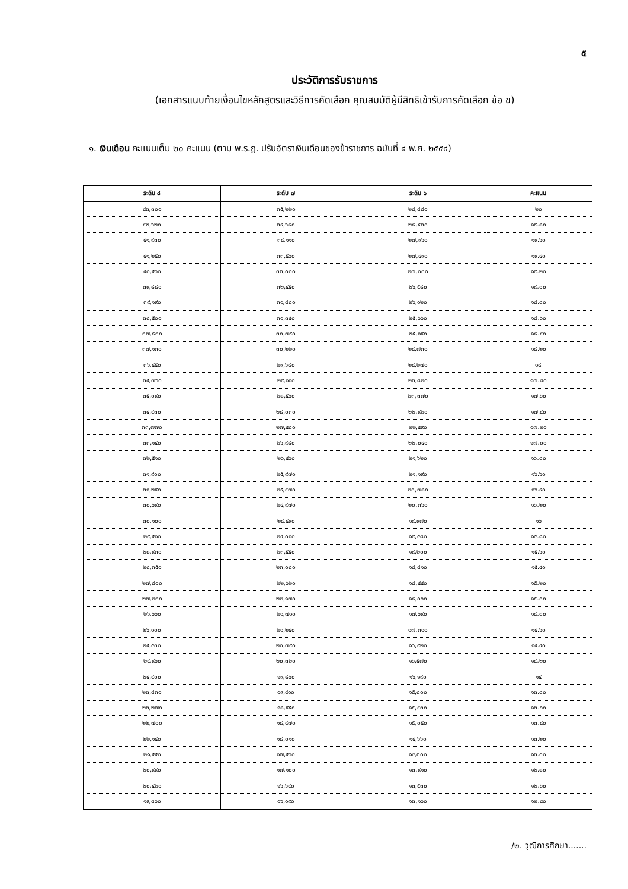๕
ประวัติการรับราชการ
(เอกสารแนบท้ายเงื่อนไขหลักสูตรและวิธีการคัดเลือก คุณสมบัติผู้มีสิทธิเข้ารับการคัดเลือก ข้อ ข)
๑. เงินเดือน คะแนนเต็ม ๒๐ คะแนน (ตาม พ.ร.ฎ. ปรับอัตราเงินเดือนของข้าราชการ ฉบับที่ ๔ พ.ศ. ๒๕๕๔)
| ระดับ ๘ | ระดับ ๗ | ระดับ ๖ | คะแนน |
| --- | --- | --- | --- |
| ๔๓,๓๐๐ | ๓๕,๒๒๐ | ๒๘,๘๘๐ | ๒๐ |
| ๔๒,๖๒๐ | ๓๔,๖๘๐ | ๒๘,๔๓๐ | ๑๙.๘๐ |
| ๔๑,๙๓๐ | ๓๔,๑๑๐ | ๒๗,๙๖๐ | ๑๙.๖๐ |
| ๔๑,๒๕๐ | ๓๓,๕๖๐ | ๒๗,๔๙๐ | ๑๙.๔๐ |
| ๔๐,๕๖๐ | ๓๓,๐๐๐ | ๒๗,๐๓๐ | ๑๙.๒๐ |
| ๓๙,๘๘๐ | ๓๒,๔๕๐ | ๒๖,๕๘๐ | ๑๙.๐๐ |
| ๓๙,๑๙๐ | ๓๑,๘๘๐ | ๒๖,๑๒๐ | ๑๘.๘๐ |
| ๓๘,๕๐๐ | ๓๑,๓๔๐ | ๒๕,๖๖๐ | ๑๘.๖๐ |
| ๓๗,๘๓๐ | ๓๐,๗๙๐ | ๒๕,๑๙๐ | ๑๘.๔๐ |
| ๓๗,๑๓๐ | ๓๐,๒๒๐ | ๒๔,๗๓๐ | ๑๘.๒๐ |
| ๓๖,๔๕๐ | ๒๙,๖๘๐ | ๒๔,๒๗๐ | ๑๘ |
| ๓๕,๗๖๐ | ๒๙,๑๑๐ | ๒๓,๘๒๐ | ๑๗.๘๐ |
| ๓๕,๐๙๐ | ๒๘,๕๖๐ | ๒๓,๓๗๐ | ๑๗.๖๐ |
| ๓๔,๔๓๐ | ๒๘,๐๓๐ | ๒๒,๙๒๐ | ๑๗.๔๐ |
| ๓๓,๗๗๐ | ๒๗,๔๘๐ | ๒๒,๔๙๐ | ๑๗.๒๐ |
| ๓๓,๑๔๐ | ๒๖,๙๘๐ | ๒๒,๐๔๐ | ๑๗.๐๐ |
| ๓๒,๕๑๐ | ๒๖,๔๖๐ | ๒๑,๖๒๐ | ๑๖.๘๐ |
| ๓๑,๙๐๐ | ๒๕,๙๗๐ | ๒๑,๑๙๐ | ๑๖.๖๐ |
| ๓๑,๒๙๐ | ๒๕,๔๗๐ | ๒๐,๗๘๐ | ๑๖.๔๐ |
| ๓๐,๖๙๐ | ๒๔,๙๗๐ | ๒๐,๓๖๐ | ๑๖.๒๐ |
| ๓๐,๑๐๐ | ๒๔,๔๙๐ | ๑๙,๙๗๐ | ๑๖ |
| ๒๙,๕๑๐ | ๒๔,๐๑๐ | ๑๙,๕๘๐ | ๑๕.๘๐ |
| ๒๘,๙๓๐ | ๒๓,๕๕๐ | ๑๙,๒๐๐ | ๑๕.๖๐ |
| ๒๘,๓๕๐ | ๒๓,๐๘๐ | ๑๘,๘๑๐ | ๑๕.๔๐ |
| ๒๗,๘๐๐ | ๒๒,๖๒๐ | ๑๘,๔๔๐ | ๑๕.๒๐ |
| ๒๗,๒๓๐ | ๒๒,๑๗๐ | ๑๘,๐๖๐ | ๑๕.๐๐ |
| ๒๖,๖๖๐ | ๒๑,๗๑๐ | ๑๗,๖๙๐ | ๑๔.๘๐ |
| ๒๖,๑๐๐ | ๒๑,๒๔๐ | ๑๗,๓๑๐ | ๑๔.๖๐ |
| ๒๕,๕๓๐ | ๒๐,๗๙๐ | ๑๖,๙๒๐ | ๑๔.๔๐ |
| ๒๔,๙๖๐ | ๒๐,๓๒๐ | ๑๖,๕๗๐ | ๑๔.๒๐ |
| ๒๔,๔๐๐ | ๑๙,๘๖๐ | ๑๖,๑๙๐ | ๑๔ |
| ๒๓,๘๓๐ | ๑๙,๔๑๐ | ๑๕,๘๐๐ | ๑๓.๘๐ |
| ๒๓,๒๗๐ | ๑๘,๙๕๐ | ๑๕,๔๓๐ | ๑๓.๖๐ |
| ๒๒,๗๐๐ | ๑๘,๔๗๐ | ๑๕,๐๕๐ | ๑๓.๔๐ |
| ๒๒,๑๔๐ | ๑๘,๐๑๐ | ๑๔,๖๖๐ | ๑๓.๒๐ |
| ๒๑,๕๕๐ | ๑๗,๕๖๐ | ๑๔,๓๐๐ | ๑๓.๐๐ |
| ๒๐,๙๙๐ | ๑๗,๑๐๐ | ๑๓,๙๑๐ | ๑๒.๘๐ |
| ๒๐,๔๒๐ | ๑๖,๖๔๐ | ๑๓,๕๓๐ | ๑๒.๖๐ |
| ๑๙,๘๖๐ | ๑๖,๑๙๐ | ๑๓,๑๖๐ | ๑๒.๔๐ |
/๒. วุฒิการศึกษา.......